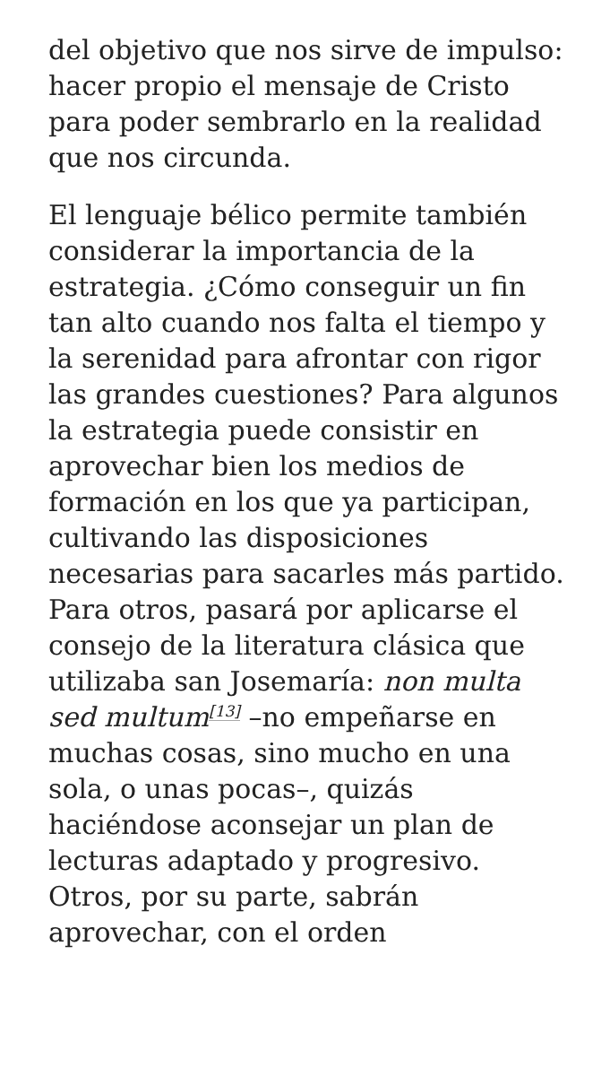del objetivo que nos sirve de impulso: hacer propio el mensaje de Cristo para poder sembrarlo en la realidad que nos circunda.
El lenguaje bélico permite también considerar la importancia de la estrategia. ¿Cómo conseguir un fin tan alto cuando nos falta el tiempo y la serenidad para afrontar con rigor las grandes cuestiones? Para algunos la estrategia puede consistir en aprovechar bien los medios de formación en los que ya participan, cultivando las disposiciones necesarias para sacarles más partido. Para otros, pasará por aplicarse el consejo de la literatura clásica que utilizaba san Josemaría: non multa sed multum<sup>[13]</sup> –no empeñarse en muchas cosas, sino mucho en una sola, o unas pocas–, quizás haciéndose aconsejar un plan de lecturas adaptado y progresivo. Otros, por su parte, sabrán aprovechar, con el orden